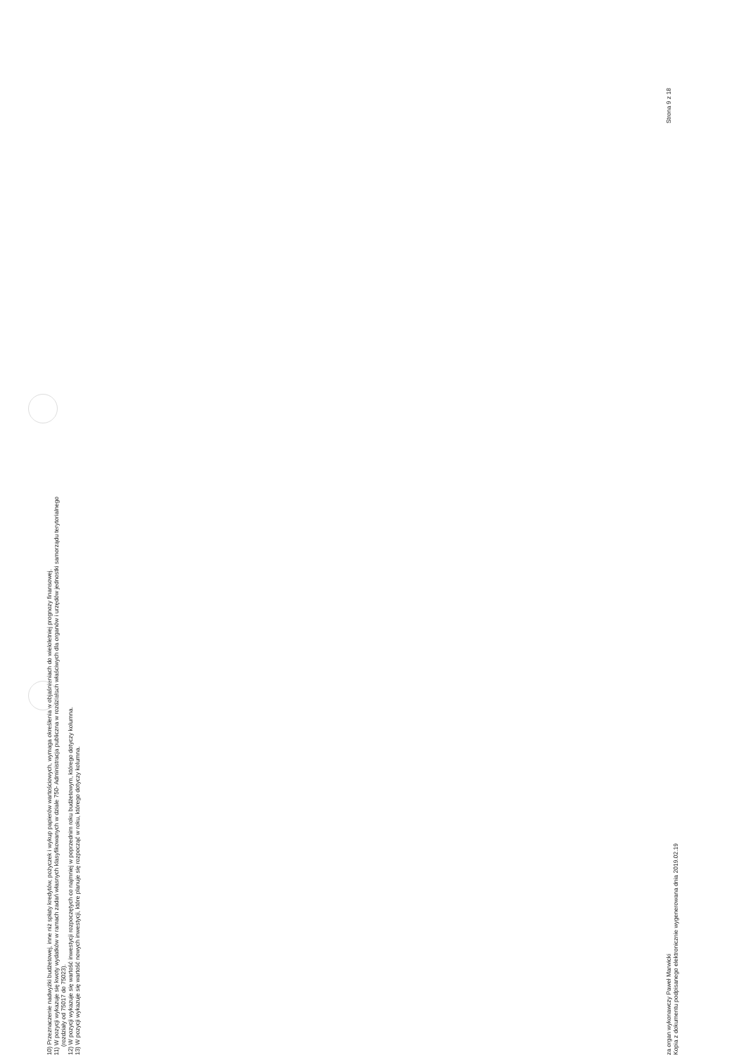10) Przeznaczenie nadwyżki budżetowej, inne niż spłaty kredytów, pożyczek i wykup papierów wartościowych, wymaga określenia w objaśnieniach do wieloletniej prognozy finansowej.
11) W pozycji wykazuje się kwoty wydatków w ramach zadań własnych klasyfikowanych w dziale 750- Administracja publiczna w rozdziałach właściwych dla organów i urzędów jednostki samorządu terytorialnego
(rozdziały od 75017 do 75023).
12) W pozycji wykazuje się wartość inwestycji rozpoczętych co najmniej w poprzednim roku budżetowym, którego dotyczy kolumna.
13) W pozycji wykazuje się wartość nowych inwestycji, które planuje się rozpocząć w roku, którego dotyczy kolumna.
za organ wykonawczy Paweł Marwicki
Kopia z dokumentu podpisanego elektronicznie wygenerowana dnia 2019.02.19
Strona 9 z 18